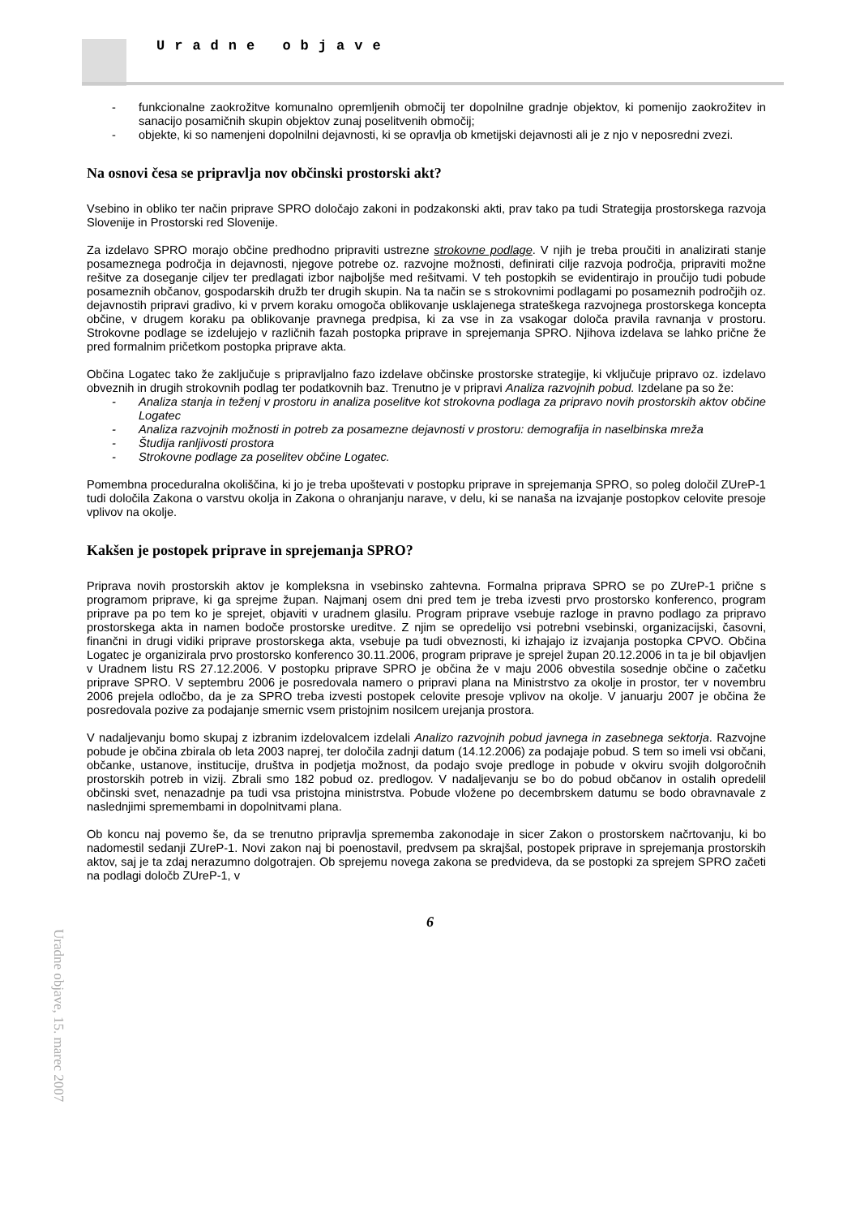Uradne objave
- funkcionalne zaokrožitve komunalno opremljenih območij ter dopolnilne gradnje objektov, ki pomenijo zaokrožitev in sanacijo posamičnih skupin objektov zunaj poselitvenih območij;
- objekte, ki so namenjeni dopolnilni dejavnosti, ki se opravlja ob kmetijski dejavnosti ali je z njo v neposredni zvezi.
Na osnovi česa se pripravlja nov občinski prostorski akt?
Vsebino in obliko ter način priprave SPRO določajo zakoni in podzakonski akti, prav tako pa tudi Strategija prostorskega razvoja Slovenije in Prostorski red Slovenije.
Za izdelavo SPRO morajo občine predhodno pripraviti ustrezne strokovne podlage. V njih je treba proučiti in analizirati stanje posameznega področja in dejavnosti, njegove potrebe oz. razvojne možnosti, definirati cilje razvoja področja, pripraviti možne rešitve za doseganje ciljev ter predlagati izbor najboljše med rešitvami. V teh postopkih se evidentirajo in proučijo tudi pobude posameznih občanov, gospodarskih družb ter drugih skupin. Na ta način se s strokovnimi podlagami po posameznih področjih oz. dejavnostih pripravi gradivo, ki v prvem koraku omogoča oblikovanje usklajenega strateškega razvojnega prostorskega koncepta občine, v drugem koraku pa oblikovanje pravnega predpisa, ki za vse in za vsakogar določa pravila ravnanja v prostoru. Strokovne podlage se izdelujejo v različnih fazah postopka priprave in sprejemanja SPRO. Njihova izdelava se lahko prične že pred formalnim pričetkom postopka priprave akta.
Občina Logatec tako že zaključuje s pripravljalno fazo izdelave občinske prostorske strategije, ki vključuje pripravo oz. izdelavo obveznih in drugih strokovnih podlag ter podatkovnih baz. Trenutno je v pripravi Analiza razvojnih pobud. Izdelane pa so že:
- Analiza stanja in teženj v prostoru in analiza poselitve kot strokovna podlaga za pripravo novih prostorskih aktov občine Logatec
- Analiza razvojnih možnosti in potreb za posamezne dejavnosti v prostoru: demografija in naselbinska mreža
- Študija ranljivosti prostora
- Strokovne podlage za poselitev občine Logatec.
Pomembna proceduralna okoliščina, ki jo je treba upoštevati v postopku priprave in sprejemanja SPRO, so poleg določil ZUreP-1 tudi določila Zakona o varstvu okolja in Zakona o ohranjanju narave, v delu, ki se nanaša na izvajanje postopkov celovite presoje vplivov na okolje.
Kakšen je postopek priprave in sprejemanja SPRO?
Priprava novih prostorskih aktov je kompleksna in vsebinsko zahtevna. Formalna priprava SPRO se po ZUreP-1 prične s programom priprave, ki ga sprejme župan. Najmanj osem dni pred tem je treba izvesti prvo prostorsko konferenco, program priprave pa po tem ko je sprejet, objaviti v uradnem glasilu. Program priprave vsebuje razloge in pravno podlago za pripravo prostorskega akta in namen bodoče prostorske ureditve. Z njim se opredelijo vsi potrebni vsebinski, organizacijski, časovni, finančni in drugi vidiki priprave prostorskega akta, vsebuje pa tudi obveznosti, ki izhajajo iz izvajanja postopka CPVO. Občina Logatec je organizirala prvo prostorsko konferenco 30.11.2006, program priprave je sprejel župan 20.12.2006 in ta je bil objavljen v Uradnem listu RS 27.12.2006. V postopku priprave SPRO je občina že v maju 2006 obvestila sosednje občine o začetku priprave SPRO. V septembru 2006 je posredovala namero o pripravi plana na Ministrstvo za okolje in prostor, ter v novembru 2006 prejela odločbo, da je za SPRO treba izvesti postopek celovite presoje vplivov na okolje. V januarju 2007 je občina že posredovala pozive za podajanje smernic vsem pristojnim nosilcem urejanja prostora.
V nadaljevanju bomo skupaj z izbranim izdelovalcem izdelali Analizo razvojnih pobud javnega in zasebnega sektorja. Razvojne pobude je občina zbirala ob leta 2003 naprej, ter določila zadnji datum (14.12.2006) za podajaje pobud. S tem so imeli vsi občani, občanke, ustanove, institucije, društva in podjetja možnost, da podajo svoje predloge in pobude v okviru svojih dolgoročnih prostorskih potreb in vizij. Zbrali smo 182 pobud oz. predlogov. V nadaljevanju se bo do pobud občanov in ostalih opredelil občinski svet, nenazadnje pa tudi vsa pristojna ministrstva. Pobude vložene po decembrskem datumu se bodo obravnavale z naslednjimi spremembami in dopolnitvami plana.
Ob koncu naj povemo še, da se trenutno pripravlja sprememba zakonodaje in sicer Zakon o prostorskem načrtovanju, ki bo nadomestil sedanji ZUreP-1. Novi zakon naj bi poenostavil, predvsem pa skrajšal, postopek priprave in sprejemanja prostorskih aktov, saj je ta zdaj nerazumno dolgotrajen. Ob sprejemu novega zakona se predvideva, da se postopki za sprejem SPRO začeti na podlagi določb ZUreP-1, v
Uradne objave, 15. marec 2007
6